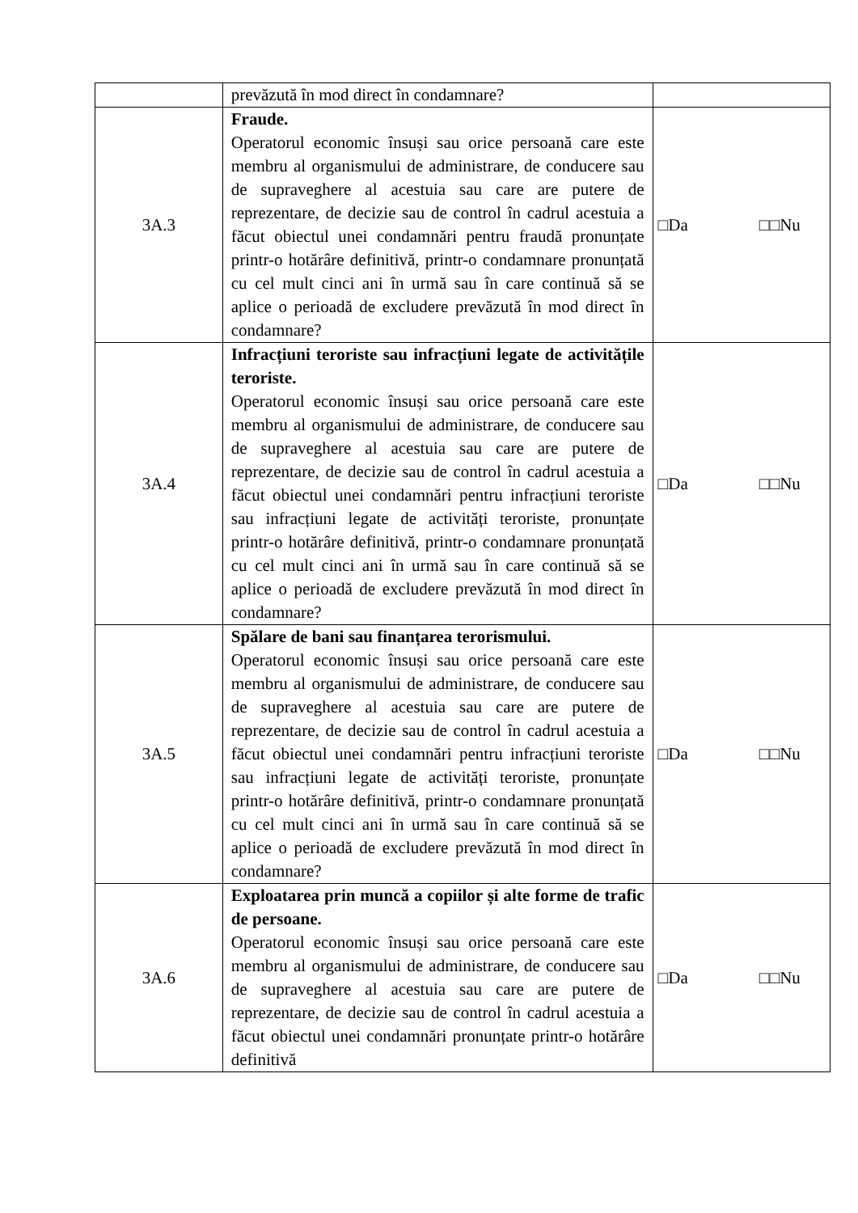| | prevăzută în mod direct în condamnare? | |
| 3A.3 | Fraude. Operatorul economic însuși sau orice persoană care este membru al organismului de administrare, de conducere sau de supraveghere al acestuia sau care are putere de reprezentare, de decizie sau de control în cadrul acestuia a făcut obiectul unei condamnări pentru fraudă pronunțate printr-o hotărâre definitivă, printr-o condamnare pronunțată cu cel mult cinci ani în urmă sau în care continuă să se aplice o perioadă de excludere prevăzută în mod direct în condamnare? | □Da □□Nu |
| 3A.4 | Infracțiuni teroriste sau infracțiuni legate de activitățile teroriste. Operatorul economic însuși sau orice persoană care este membru al organismului de administrare, de conducere sau de supraveghere al acestuia sau care are putere de reprezentare, de decizie sau de control în cadrul acestuia a făcut obiectul unei condamnări pentru infracțiuni teroriste sau infracțiuni legate de activități teroriste, pronunțate printr-o hotărâre definitivă, printr-o condamnare pronunțată cu cel mult cinci ani în urmă sau în care continuă să se aplice o perioadă de excludere prevăzută în mod direct în condamnare? | □Da □□Nu |
| 3A.5 | Spălare de bani sau finanțarea terorismului. Operatorul economic însuși sau orice persoană care este membru al organismului de administrare, de conducere sau de supraveghere al acestuia sau care are putere de reprezentare, de decizie sau de control în cadrul acestuia a făcut obiectul unei condamnări pentru infracțiuni teroriste sau infracțiuni legate de activități teroriste, pronunțate printr-o hotărâre definitivă, printr-o condamnare pronunțată cu cel mult cinci ani în urmă sau în care continuă să se aplice o perioadă de excludere prevăzută în mod direct în condamnare? | □Da □□Nu |
| 3A.6 | Exploatarea prin muncă a copiilor și alte forme de trafic de persoane. Operatorul economic însuși sau orice persoană care este membru al organismului de administrare, de conducere sau de supraveghere al acestuia sau care are putere de reprezentare, de decizie sau de control în cadrul acestuia a făcut obiectul unei condamnări pronunțate printr-o hotărâre definitivă | □Da □□Nu |